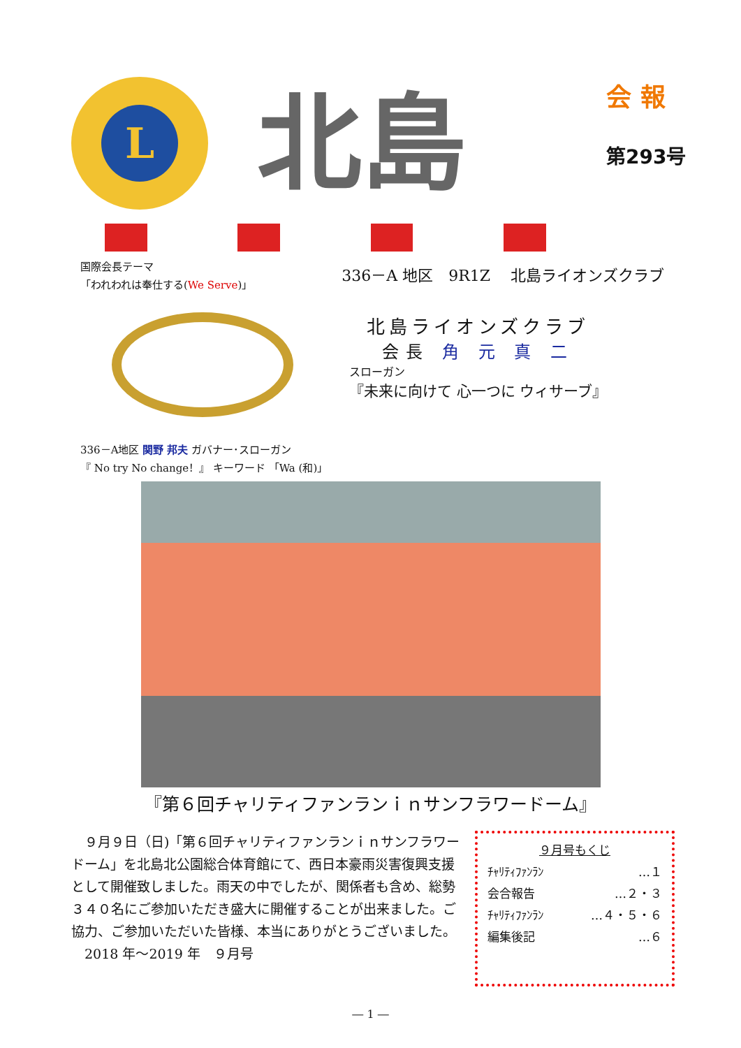L
北島
会 報
第293号
国際会長テーマ
「われわれは奉仕する(We Serve)」
336－A 地区　9R1Z　 北島ライオンズクラブ
北島ライオンズクラブ
会長 角 元 真 二
スローガン
『未来に向けて 心一つに ウィサーブ』
336－A地区 関野 邦夫 ガバナー･スローガン
『 No try No change！』 キーワード 「Wa (和)」
『第６回チャリティファンランｉｎサンフラワードーム』
　９月９日（日)「第６回チャリティファンランｉｎサンフラワードーム」を北島北公園総合体育館にて、西日本豪雨災害復興支援として開催致しました。雨天の中でしたが、関係者も含め、総勢３４０名にご参加いただき盛大に開催することが出来ました。ご協力、ご参加いただいた皆様、本当にありがとうございました。
　2018 年～2019 年　９月号
９月号もくじ
ﾁｬﾘﾃｨﾌｧﾝﾗﾝ …１
会合報告 …２・３
ﾁｬﾘﾃｨﾌｧﾝﾗﾝ …４・５・６
編集後記 …６
― 1 ―